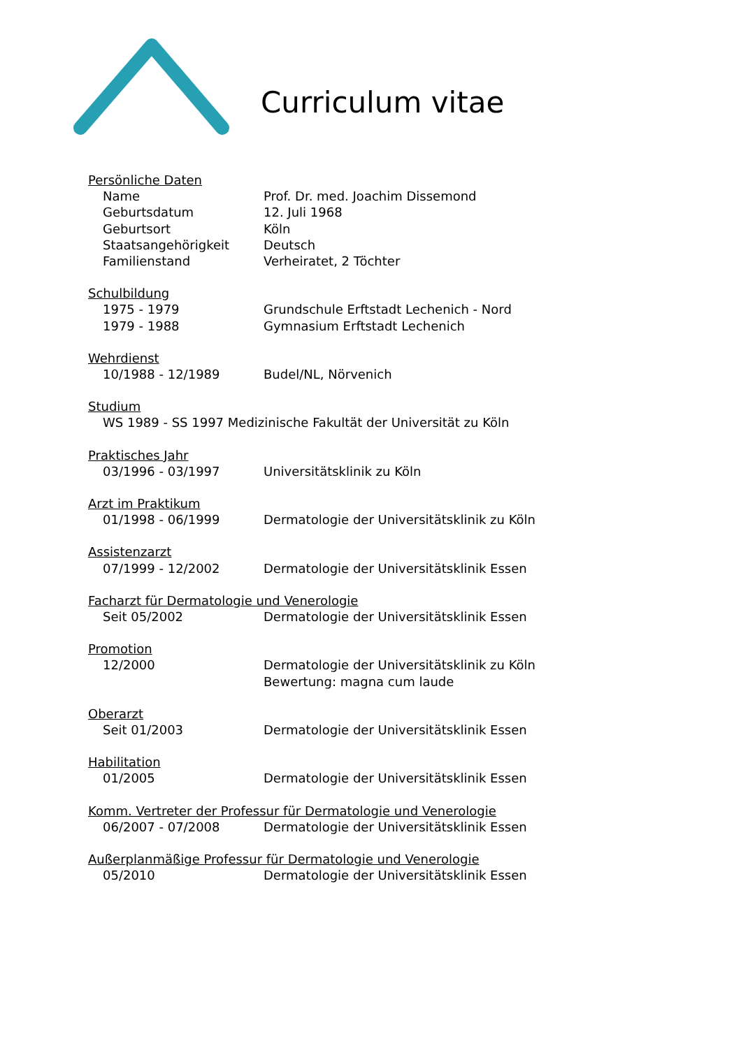Curriculum vitae
Persönliche Daten
Name Prof. Dr. med. Joachim Dissemond
Geburtsdatum 12. Juli 1968
Geburtsort Köln
Staatsangehörigkeit Deutsch
Familienstand Verheiratet, 2 Töchter
Schulbildung
1975 - 1979 Grundschule Erftstadt Lechenich - Nord
1979 - 1988 Gymnasium Erftstadt Lechenich
Wehrdienst
10/1988 - 12/1989 Budel/NL, Nörvenich
Studium
WS 1989 - SS 1997 Medizinische Fakultät der Universität zu Köln
Praktisches Jahr
03/1996 - 03/1997 Universitätsklinik zu Köln
Arzt im Praktikum
01/1998 - 06/1999 Dermatologie der Universitätsklinik zu Köln
Assistenzarzt
07/1999 - 12/2002 Dermatologie der Universitätsklinik Essen
Facharzt für Dermatologie und Venerologie
Seit 05/2002 Dermatologie der Universitätsklinik Essen
Promotion
12/2000 Dermatologie der Universitätsklinik zu Köln
Bewertung: magna cum laude
Oberarzt
Seit 01/2003 Dermatologie der Universitätsklinik Essen
Habilitation
01/2005 Dermatologie der Universitätsklinik Essen
Komm. Vertreter der Professur für Dermatologie und Venerologie
06/2007 - 07/2008 Dermatologie der Universitätsklinik Essen
Außerplanmäßige Professur für Dermatologie und Venerologie
05/2010 Dermatologie der Universitätsklinik Essen